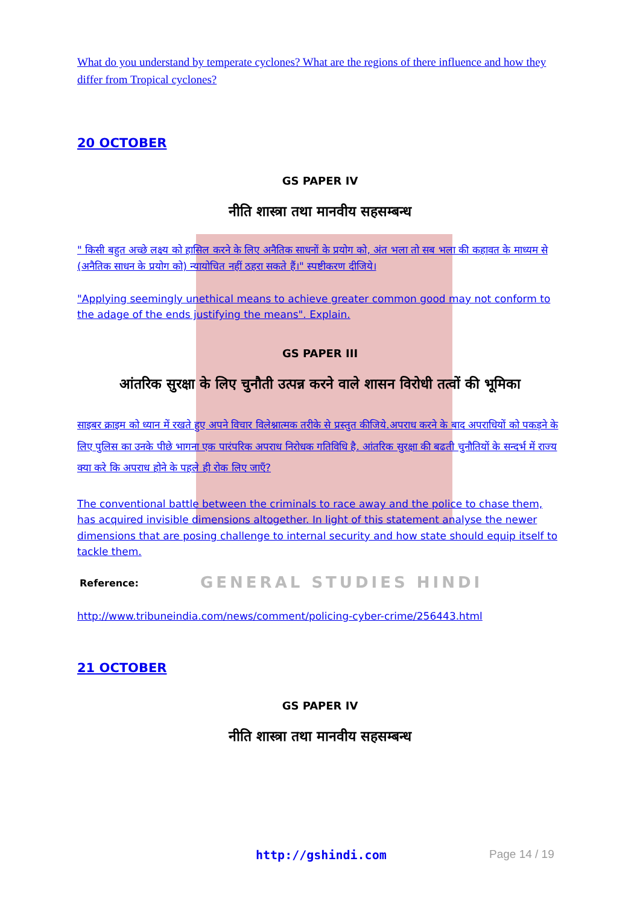What do you understand by temperate cyclones? What are the regions of there influence and how they differ from Tropical cyclones?
20 OCTOBER
GS PAPER IV
नीति शास्त्रा तथा मानवीय सहसम्बन्ध
" किसी बहुत अच्छे लक्ष्य को हासिल करने के लिए अनैतिक साधनों के प्रयोग को, अंत भला तो सब भला की कहावत के माध्यम से (अनैतिक साधन के प्रयोग को) न्यायोचित नहीं ठहरा सकते हैं।" स्पष्टीकरण दीजिये।
"Applying seemingly unethical means to achieve greater common good may not conform to the adage of the ends justifying the means". Explain.
GS PAPER III
आंतरिक सुरक्षा के लिए चुनौती उत्पन्न करने वाले शासन विरोधी तत्वों की भूमिका
साइबर क्राइम को ध्यान में रखते हुए अपने विचार विलेश्नात्मक तरीके से प्रस्तुत कीजिये.अपराध करने के बाद अपराधियों को पकड़ने के लिए पुलिस का उनके पीछे भागना एक पारंपरिक अपराध निरोधक गतिविधि है. आंतरिक सुरक्षा की बढती चुनौतियों के सन्दर्भ में राज्य क्या करे कि अपराध होने के पहले ही रोक लिए जाएँ?
The conventional battle between the criminals to race away and the police to chase them, has acquired invisible dimensions altogether. In light of this statement analyse the newer dimensions that are posing challenge to internal security and how state should equip itself to tackle them.
Reference:
http://www.tribuneindia.com/news/comment/policing-cyber-crime/256443.html
21 OCTOBER
GS PAPER IV
नीति शास्त्रा तथा मानवीय सहसम्बन्ध
GENERAL STUDIES HINDI
http://gshindi.com Page 14 / 19